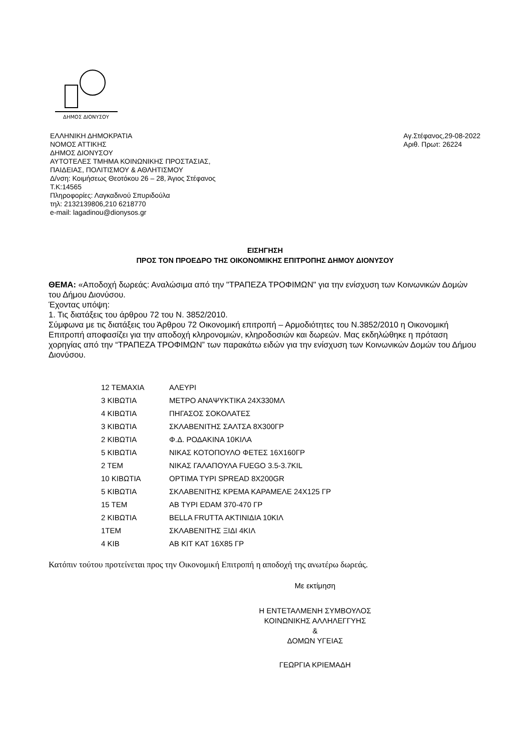ΔΗΜΟΣ ΔΙΟΝΥΣΟΥ
ΕΛΛΗΝΙΚΗ ΔΗΜΟΚΡΑΤΙΑ
ΝΟΜΟΣ ΑΤΤΙΚΗΣ
ΔΗΜΟΣ ΔΙΟΝΥΣΟΥ
ΑΥΤΟΤΕΛΕΣ ΤΜΗΜΑ ΚΟΙΝΩΝΙΚΗΣ ΠΡΟΣΤΑΣΙΑΣ,
ΠΑΙΔΕΙΑΣ, ΠΟΛΙΤΙΣΜΟΥ & ΑΘΛΗΤΙΣΜΟΥ
Δ/νση: Κοιμήσεως Θεοτόκου 26 – 28, Άγιος Στέφανος
Τ.Κ:14565
Πληροφορίες: Λαγκαδινού Σπυριδούλα
τηλ: 2132139806,210 6218770
e-mail: lagadinou@dionysos.gr
Αγ.Στέφανος,29-08-2022
Αριθ. Πρωτ: 26224
ΕΙΣΗΓΗΣΗ
ΠΡΟΣ ΤΟΝ ΠΡΟΕΔΡΟ ΤΗΣ ΟΙΚΟΝΟΜΙΚΗΣ ΕΠΙΤΡΟΠΗΣ ΔΗΜΟΥ ΔΙΟΝΥΣΟΥ
ΘΕΜΑ: «Αποδοχή δωρεάς: Αναλώσιμα από την "ΤΡΑΠΕΖΑ ΤΡΟΦΙΜΩΝ" για την ενίσχυση των Κοινωνικών Δομών του Δήμου Διονύσου.
Έχοντας υπόψη:
1. Τις διατάξεις του άρθρου 72 του Ν. 3852/2010.
Σύμφωνα με τις διατάξεις του Άρθρου 72 Οικονομική επιτροπή – Αρμοδιότητες του Ν.3852/2010 η Οικονομική Επιτροπή αποφασίζει για την αποδοχή κληρονομιών, κληροδοσιών και δωρεών. Μας εκδηλώθηκε η πρόταση χορηγίας από την “ΤΡΑΠΕΖΑ ΤΡΟΦΙΜΩΝ” των παρακάτω ειδών για την ενίσχυση των Κοινωνικών Δομών του Δήμου Διονύσου.
| 12 ΤΕΜΑΧΙΑ | ΑΛΕΥΡΙ |
| 3 ΚΙΒΩΤΙΑ | ΜΕΤΡΟ ΑΝΑΨΥΚΤΙΚΑ 24Χ330ΜΛ |
| 4 ΚΙΒΩΤΙΑ | ΠΗΓΑΣΟΣ ΣΟΚΟΛΑΤΕΣ |
| 3 ΚΙΒΩΤΙΑ | ΣΚΛΑΒΕΝΙΤΗΣ ΣΑΛΤΣΑ 8Χ300ΓΡ |
| 2 ΚΙΒΩΤΙΑ | Φ.Δ. ΡΟΔΑΚΙΝΑ 10ΚΙΛΑ |
| 5 ΚΙΒΩΤΙΑ | ΝΙΚΑΣ ΚΟΤΟΠΟΥΛΟ ΦΕΤΕΣ 16Χ160ΓΡ |
| 2 ΤΕΜ | ΝΙΚΑΣ ΓΑΛΑΠΟΥΛΑ FUEGO 3.5-3.7KIL |
| 10 ΚΙΒΩΤΙΑ | OPTIMA ΤΥΡΙ SPREAD 8X200GR |
| 5 ΚΙΒΩΤΙΑ | ΣΚΛΑΒΕΝΙΤΗΣ ΚΡΕΜΑ ΚΑΡΑΜΕΛΕ 24Χ125 ΓΡ |
| 15 ΤΕΜ | ΑΒ ΤΥΡΙ EDAM 370-470 ΓΡ |
| 2 ΚΙΒΩΤΙΑ | BELLA FRUTTA ΑΚΤΙΝΙΔΙΑ 10ΚΙΛ |
| 1ΤΕΜ | ΣΚΛΑΒΕΝΙΤΗΣ ΞΙΔΙ 4ΚΙΛ |
| 4 ΚΙΒ | ΑΒ ΚΙΤ ΚΑΤ 16Χ85 ΓΡ |
Κατόπιν τούτου προτείνεται προς την Οικονομική Επιτροπή η αποδοχή της ανωτέρω δωρεάς.
Με εκτίμηση
Η ΕΝΤΕΤΑΛΜΕΝΗ ΣΥΜΒΟΥΛΟΣ
ΚΟΙΝΩΝΙΚΗΣ ΑΛΛΗΛΕΓΓΥΗΣ
&
ΔΟΜΩΝ ΥΓΕΙΑΣ
ΓΕΩΡΓΙΑ ΚΡΙΕΜΑΔΗ